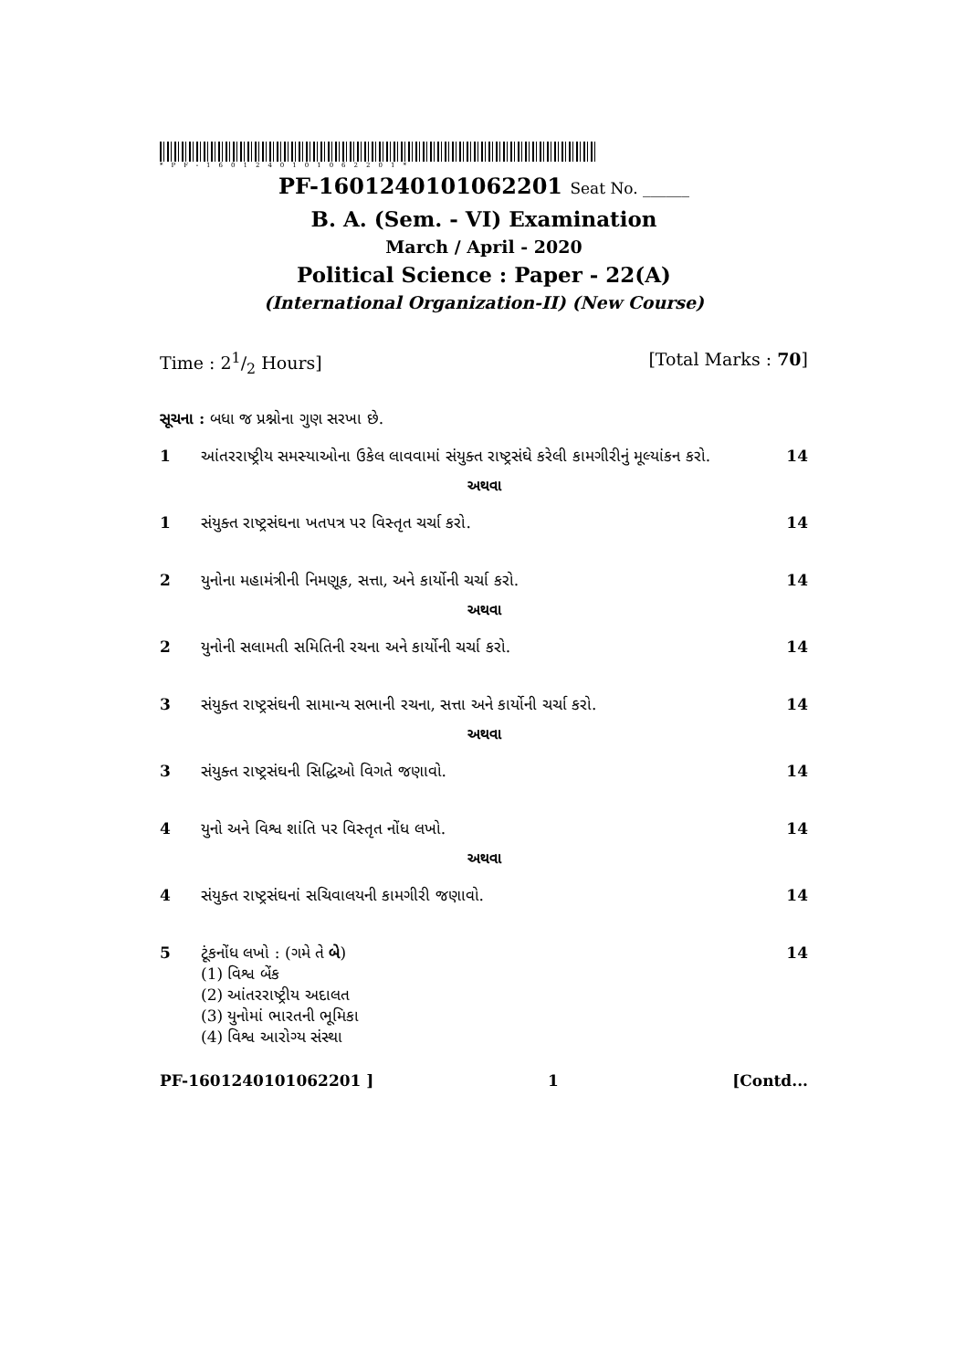*PF-1601240101062201*
PF-1601240101062201 Seat No. ______
B. A. (Sem. - VI) Examination
March / April - 2020
Political Science : Paper - 22(A)
(International Organization-II) (New Course)
Time : 21/2 Hours] [Total Marks : 70]
સૂચના : બધા જ પ્રશ્નોના ગુણ સરખા છે.
1 આંતરરાષ્ટ્રીય સમસ્યાઓના ઉકેલ લાવવામાં સંયુક્ત રાષ્ટ્રસંઘે કરેલી કામગીરીનું મૂલ્યાંકન કરો. 14
અથવા
1 સંયુક્ત રાષ્ટ્રસંઘના ખતપત્ર પર વિસ્તૃત ચર્ચા કરો. 14
2 યુનોના મહામંત્રીની નિમણૂક, સત્તા, અને કાર્યોની ચર્ચા કરો. 14
અથવા
2 યુનોની સલામતી સમિતિની રચના અને કાર્યોની ચર્ચા કરો. 14
3 સંયુક્ત રાષ્ટ્રસંઘની સામાન્ય સભાની રચના, સત્તા અને કાર્યોની ચર્ચા કરો. 14
અથવા
3 સંયુક્ત રાષ્ટ્રસંઘની સિદ્ધિઓ વિગતે જણાવો. 14
4 યુનો અને વિશ્વ શાંતિ પર વિસ્તૃત નોંધ લખો. 14
અથવા
4 સંયુક્ત રાષ્ટ્રસંઘનાં સચિવાલયની કામગીરી જણાવો. 14
5 ટૂંકનોંધ લખો : (ગમે તે બે)
(1) વિશ્વ બેંક
(2) આંતરરાષ્ટ્રીય અદાલત
(3) યુનોમાં ભારતની ભૂમિકા
(4) વિશ્વ આરોગ્ય સંસ્થા 14
PF-1601240101062201 ] 1 [Contd...